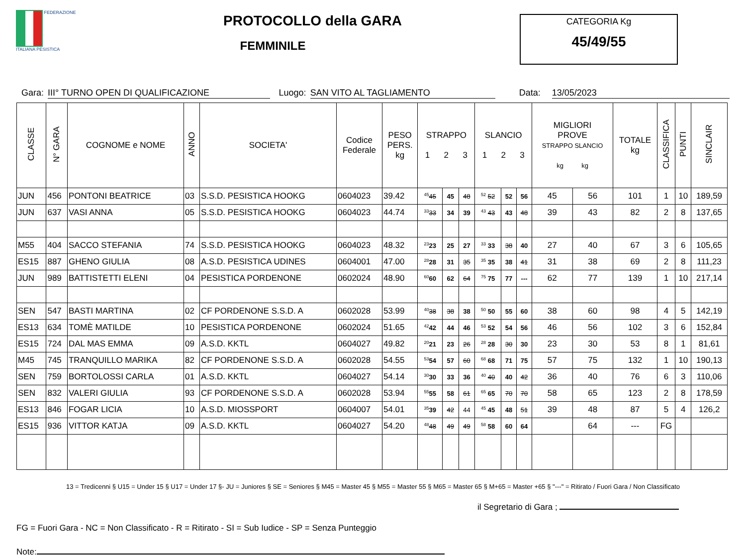FEDERAZIONE
ITALIANA PESISTICA
PROTOCOLLO della GARA
FEMMINILE
CATEGORIA Kg
45/49/55
Gara: III° TURNO OPEN DI QUALIFICAZIONE Luogo: SAN VITO AL TAGLIAMENTO Data: 13/05/2023
| CLASSE | N° GARA | COGNOME e NOME | ANNO | SOCIETA' | Codice Federale | PESO PERS. kg | STRAPPO 1 2 3 | | | SLANCIO 1 2 3 | | | MIGLIORI PROVE STRAPPO SLANCIO kg kg | | TOTALE kg | CLASSIFICA | PUNTI | SINCLAIR |
| --- | --- | --- | --- | --- | --- | --- | --- | --- | --- | --- | --- | --- | --- | --- | --- | --- | --- | --- |
| JUN | 456 | PONTONI BEATRICE | 03 | S.S.D. PESISTICA HOOKG | 0604023 | 39.42 | <sup>45</sup> 45 | 45 | 48 | <sup>52</sup> 52 | 52 | 56 | 45 | 56 | 101 | 1 | 10 | 189,59 |
| JUN | 637 | VASI ANNA | 05 | S.S.D. PESISTICA HOOKG | 0604023 | 44.74 | <sup>33</sup> 33 | 34 | 39 | <sup>43</sup> 43 | 43 | 48 | 39 | 43 | 82 | 2 | 8 | 137,65 |
| M55 | 404 | SACCO STEFANIA | 74 | S.S.D. PESISTICA HOOKG | 0604023 | 48.32 | <sup>23</sup> 23 | 25 | 27 | <sup>33</sup> 33 | 38 | 40 | 27 | 40 | 67 | 3 | 6 | 105,65 |
| ES15 | 887 | GHENO GIULIA | 08 | A.S.D. PESISTICA UDINES | 0604001 | 47.00 | <sup>28</sup> 28 | 31 | 35 | <sup>35</sup> 35 | 38 | 41 | 31 | 38 | 69 | 2 | 8 | 111,23 |
| JUN | 989 | BATTISTETTI ELENI | 04 | PESISTICA PORDENONE | 0602024 | 48.90 | <sup>60</sup> 60 | 62 | 64 | <sup>75</sup> 75 | 77 | --- | 62 | 77 | 139 | 1 | 10 | 217,14 |
| SEN | 547 | BASTI MARTINA | 02 | CF PORDENONE S.S.D. A | 0602028 | 53.99 | <sup>40</sup> 38 | 38 | 38 | <sup>50</sup> 50 | 55 | 60 | 38 | 60 | 98 | 4 | 5 | 142,19 |
| ES13 | 634 | TOMÈ MATILDE | 10 | PESISTICA PORDENONE | 0602024 | 51.65 | <sup>42</sup> 42 | 44 | 46 | <sup>53</sup> 52 | 54 | 56 | 46 | 56 | 102 | 3 | 6 | 152,84 |
| ES15 | 724 | DAL MAS EMMA | 09 | A.S.D. KKTL | 0604027 | 49.82 | <sup>20</sup> 21 | 23 | 26 | <sup>28</sup> 28 | 30 | 30 | 23 | 30 | 53 | 8 | 1 | 81,61 |
| M45 | 745 | TRANQUILLO MARIKA | 82 | CF PORDENONE S.S.D. A | 0602028 | 54.55 | <sup>53</sup> 54 | 57 | 60 | <sup>68</sup> 68 | 71 | 75 | 57 | 75 | 132 | 1 | 10 | 190,13 |
| SEN | 759 | BORTOLOSSI CARLA | 01 | A.S.D. KKTL | 0604027 | 54.14 | <sup>30</sup> 30 | 33 | 36 | <sup>40</sup> 40 | 40 | 42 | 36 | 40 | 76 | 6 | 3 | 110,06 |
| SEN | 832 | VALERI GIULIA | 93 | CF PORDENONE S.S.D. A | 0602028 | 53.94 | <sup>55</sup> 55 | 58 | 61 | <sup>65</sup> 65 | 70 | 70 | 58 | 65 | 123 | 2 | 8 | 178,59 |
| ES13 | 846 | FOGAR LICIA | 10 | A.S.D. MIOSSPORT | 0604007 | 54.01 | <sup>35</sup> 39 | 42 | 44 | <sup>45</sup> 45 | 48 | 51 | 39 | 48 | 87 | 5 | 4 | 126,2 |
| ES15 | 936 | VITTOR KATJA | 09 | A.S.D. KKTL | 0604027 | 54.20 | <sup>48</sup> 48 | 49 | 49 | <sup>58</sup> 58 | 60 | 64 | | 64 | --- | FG | | |
13 = Tredicenni § U15 = Under 15 § U17 = Under 17 §- JU = Juniores § SE = Seniores § M45 = Master 45 § M55 = Master 55 § M65 = Master 65 § M+65 = Master +65 § "---" = Ritirato / Fuori Gara / Non Classificato
il Segretario di Gara ;
FG = Fuori Gara - NC = Non Classificato - R = Ritirato - SI = Sub Iudice - SP = Senza Punteggio
Note: